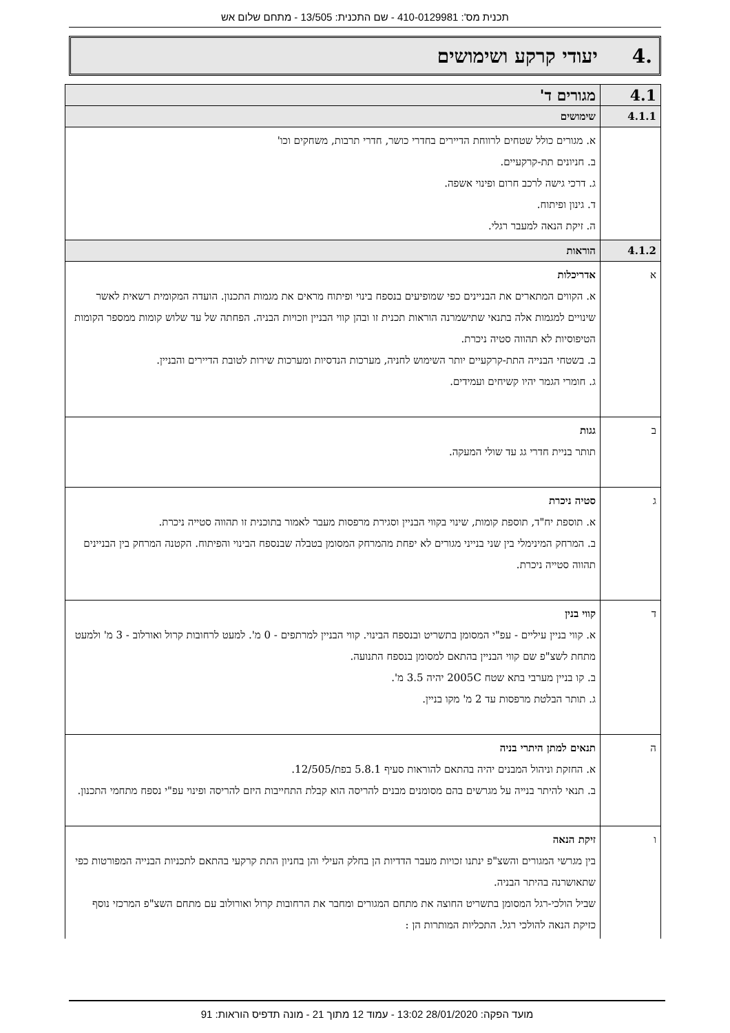תכנית מס': 410-0129981 - שם התכנית: 13/505 - מתחם שלום אש
.4 יעודי קרקע ושימושים
| 4.1 | מגורים ד' |
| 4.1.1 | שימושים |
| | א. מגורים כולל שטחים לרווחת הדיירים בחדרי כושר, חדרי תרבות, משחקים וכו' ב. חניונים תת-קרקעיים. ג. דרכי גישה לרכב חרום ופינוי אשפה. ד. גינון ופיתוח. ה. זיקת הנאה למעבר רגלי. |
| 4.1.2 | הוראות |
| א | אדריכלות א. הקווים המתארים את הבניינים כפי שמופיעים בנספח בינוי ופיתוח מראים את מגמות התכנון. הועדה המקומית רשאית לאשר שינויים למגמות אלה בתנאי שתישמרנה הוראות תכנית זו ובהן קווי הבניין וזכויות הבניה. הפחתה של עד שלוש קומות ממספר הקומות הטיפוסיות לא תהווה סטיה ניכרת. ב. בשטחי הבנייה התת-קרקעיים יותר השימוש לחניה, מערכות הנדסיות ומערכות שירות לטובת הדיירים והבניין. ג. חומרי הגמר יהיו קשיחים ועמידים. |
| ב | גגות תותר בניית חדרי גג עד שולי המעקה. |
| ג | סטיה ניכרת א. תוספת יח"ד, תוספת קומות, שינוי בקווי הבניין וסגירת מרפסות מעבר לאמור בתוכנית זו תהווה סטייה ניכרת. ב. המרחק המינימלי בין שני בנייני מגורים לא יפחת מהמרחק המסומן בטבלה שבנספח הבינוי והפיתוח. הקטנה המרחק בין הבניינים תהווה סטייה ניכרת. |
| ד | קווי בנין א. קווי בניין עיליים - עפ"י המסומן בתשריט ובנספח הבינוי. קווי הבניין למרתפים - 0 מ'. למעט לרחובות קרול ואורלוב - 3 מ' ולמעט מתחת לשצ"פ שם קווי הבניין בהתאם למסומן בנספח התנועה. ב. קו בניין מערבי בתא שטח 2005C יהיה 3.5 מ'. ג. תותר הבלטת מרפסות עד 2 מ' מקו בניין. |
| ה | תנאים למתן היתרי בניה א. החזקת וניהול המבנים יהיה בהתאם להוראות סעיף 5.8.1 בפת/12/505. ב. תנאי להיתר בנייה על מגרשים בהם מסומנים מבנים להריסה הוא קבלת התחייבות היזם להריסה ופינוי עפ"י נספח מתחמי התכנון. |
| ו | זיקת הנאה בין מגרשי המגורים והשצ"פ ינתנו זכויות מעבר הדדיות הן בחלק העילי והן בחניון התת קרקעי בהתאם לתכניות הבנייה המפורטות כפי שתאושרנה בהיתר הבניה. שביל הולכי-רגל המסומן בתשריט החוצה את מתחם המגורים ומחבר את הרחובות קרול ואורולוב עם מתחם השצ"פ המרכזי נוסף כזיקת הנאה להולכי רגל. התכליות המותרות הן : |
מועד הפקה: 28/01/2020 13:02 - עמוד 12 מתוך 21 - מונה תדפיס הוראות: 91